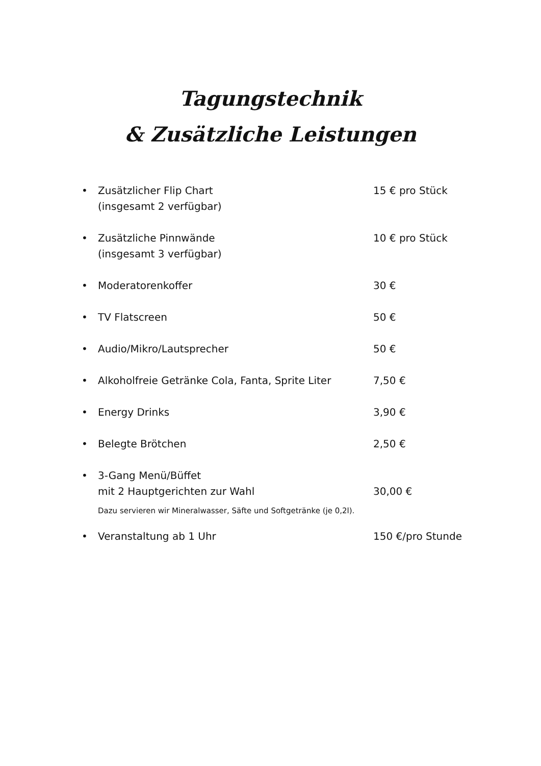Tagungstechnik
& Zusätzliche Leistungen
• Zusätzlicher Flip Chart
(insgesamt 2 verfügbar) 15 € pro Stück
• Zusätzliche Pinnwände
(insgesamt 3 verfügbar) 10 € pro Stück
• Moderatorenkoffer 30 €
• TV Flatscreen 50 €
• Audio/Mikro/Lautsprecher 50 €
• Alkoholfreie Getränke Cola, Fanta, Sprite Liter 7,50 €
• Energy Drinks 3,90 €
• Belegte Brötchen 2,50 €
• 3-Gang Menü/Büffet
mit 2 Hauptgerichten zur Wahl
30,00 €
Dazu servieren wir Mineralwasser, Säfte und Softgetränke (je 0,2l).
• Veranstaltung ab 1 Uhr 150 €/pro Stunde